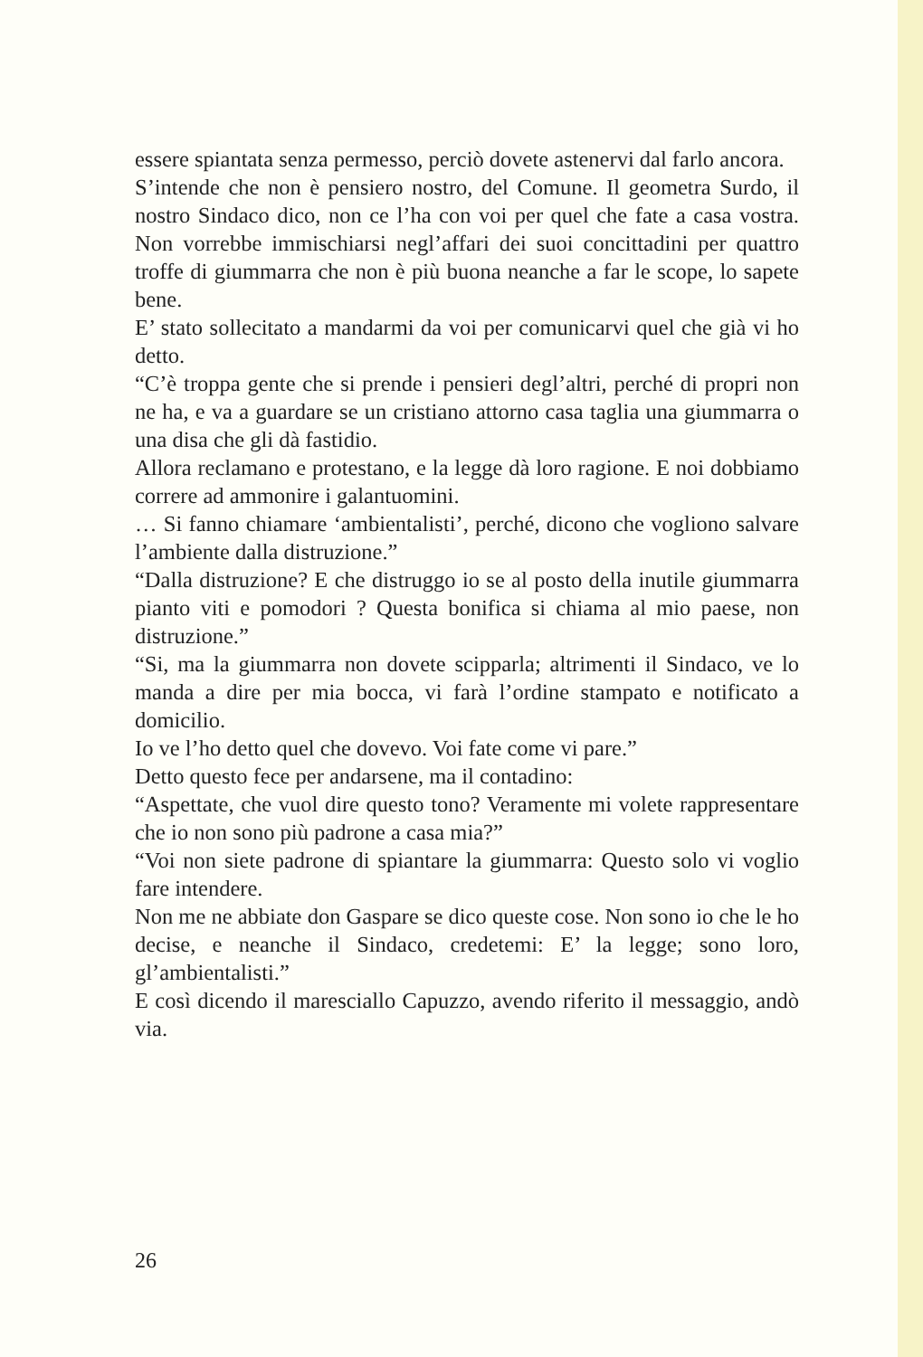essere spiantata senza permesso, perciò dovete astenervi dal farlo ancora.
S’intende che non è pensiero nostro, del Comune. Il geometra Surdo, il nostro Sindaco dico, non ce l’ha con voi per quel che fate a casa vostra. Non vorrebbe immischiarsi negl’affari dei suoi concittadini per quattro troffe di giummarra che non è più buona neanche a far le scope, lo sapete bene.
E’ stato sollecitato a mandarmi da voi per comunicarvi quel che già vi ho detto.
“C’è troppa gente che si prende i pensieri degl’altri, perché di propri non ne ha, e va a guardare se un cristiano attorno casa taglia una giummarra o una disa che gli dà fastidio.
Allora reclamano e protestano, e la legge dà loro ragione. E noi dobbiamo correre ad ammonire i galantuomini.
… Si fanno chiamare ‘ambientalisti’, perché, dicono che vogliono salvare l’ambiente dalla distruzione.”
“Dalla distruzione? E che distruggo io se al posto della inutile giummarra pianto viti e pomodori ? Questa bonifica si chiama al mio paese, non distruzione.”
“Si, ma la giummarra non dovete scipparla; altrimenti il Sindaco, ve lo manda a dire per mia bocca, vi farà l’ordine stampato e notificato a domicilio.
Io ve l’ho detto quel che dovevo. Voi fate come vi pare.”
Detto questo fece per andarsene, ma il contadino:
“Aspettate, che vuol dire questo tono? Veramente mi volete rappresentare che io non sono più padrone a casa mia?”
“Voi non siete padrone di spiantare la giummarra: Questo solo vi voglio fare intendere.
Non me ne abbiate don Gaspare se dico queste cose. Non sono io che le ho decise, e neanche il Sindaco, credetemi: E’ la legge; sono loro, gl’ambientalisti.”
E così dicendo il maresciallo Capuzzo, avendo riferito il messaggio, andò via.
26